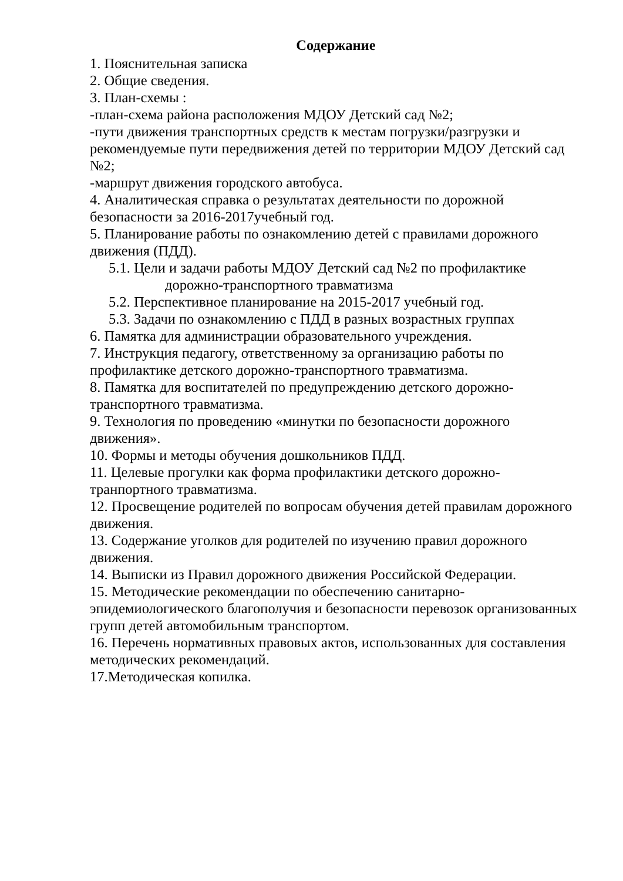Содержание
1. Пояснительная записка
2. Общие сведения.
3. План-схемы :
-план-схема района расположения МДОУ Детский сад №2;
-пути движения транспортных средств к местам погрузки/разгрузки и рекомендуемые пути передвижения детей по территории МДОУ Детский сад №2;
-маршрут движения городского автобуса.
4. Аналитическая справка о результатах деятельности по дорожной безопасности за 2016-2017учебный год.
5. Планирование работы по ознакомлению детей с правилами дорожного движения (ПДД).
5.1. Цели и задачи работы МДОУ Детский сад №2 по профилактике
дорожно-транспортного травматизма
5.2. Перспективное планирование на 2015-2017 учебный год.
5.3. Задачи по ознакомлению с ПДД в разных возрастных группах
6. Памятка для администрации образовательного учреждения.
7. Инструкция педагогу, ответственному за организацию работы по профилактике детского дорожно-транспортного травматизма.
8. Памятка для воспитателей по предупреждению детского дорожно-транспортного травматизма.
9. Технология по проведению «минутки по безопасности дорожного движения».
10. Формы и методы обучения дошкольников ПДД.
11. Целевые прогулки как форма профилактики детского дорожно-транпортного травматизма.
12. Просвещение родителей по вопросам обучения детей правилам дорожного движения.
13. Содержание уголков для родителей по изучению правил дорожного движения.
14. Выписки из Правил дорожного движения Российской Федерации.
15. Методические рекомендации по обеспечению санитарно-эпидемиологического благополучия и безопасности перевозок организованных групп детей автомобильным транспортом.
16. Перечень нормативных правовых актов, использованных для составления методических рекомендаций.
17.Методическая копилка.